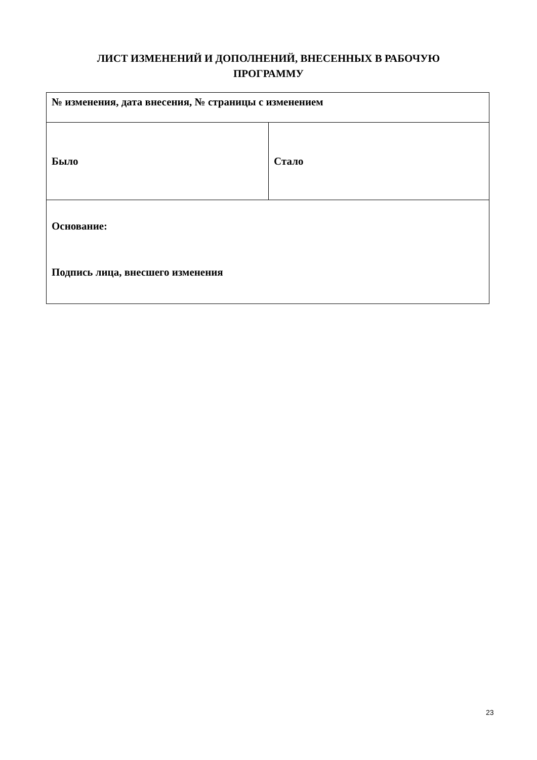ЛИСТ ИЗМЕНЕНИЙ И ДОПОЛНЕНИЙ, ВНЕСЕННЫХ В РАБОЧУЮ
ПРОГРАММУ
| № изменения, дата внесения, № страницы с изменением | |
| Было | Стало |
| Основание: Подпись лица, внесшего изменения | |
23